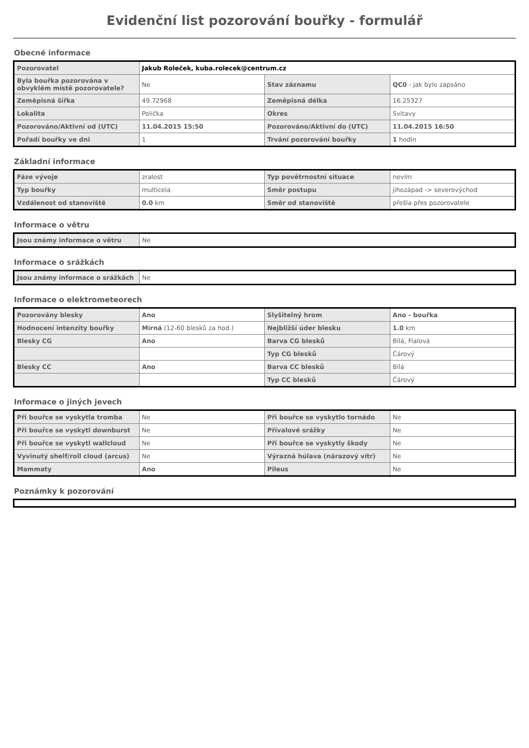Evidenční list pozorování bouřky - formulář
Obecné informace
| Pozorovatel | Jakub Roleček, kuba.rolecek@centrum.cz | | |
| Byla bouřka pozorována v obvyklém místě pozorovatele? | Ne | Stav záznamu | QC0 - jak bylo zapsáno |
| Zeměpisná šířka | 49.72968 | Zeměpisná délka | 16.25327 |
| Lokalita | Polička | Okres | Svitavy |
| Pozorováno/Aktivní od (UTC) | 11.04.2015 15:50 | Pozorováno/Aktivní do (UTC) | 11.04.2015 16:50 |
| Pořadí bouřky ve dni | 1 | Trvání pozorování bouřky | 1 hodin |
Základní informace
| Fáze vývoje | zralost | Typ povětrnostní situace | nevím |
| Typ bouřky | multicela | Směr postupu | jihozápad -> severovýchod |
| Vzdálenost od stanoviště | 0.0 km | Směr od stanoviště | přešla přes pozorovatele |
Informace o větru
| Jsou známy informace o větru | Ne |
Informace o srážkách
| Jsou známy informace o srážkách | Ne |
Informace o elektrometeorech
| Pozorovány blesky | Ano | Slyšitelný hrom | Ano - bouřka |
| Hodnocení intenzity bouřky | Mírná (12-60 blesků za hod.) | Nejbližší úder blesku | 1.0 km |
| Blesky CG | Ano | Barva CG blesků | Bílá, Fialová |
| | | Typ CG blesků | Čárový |
| Blesky CC | Ano | Barva CC blesků | Bílá |
| | | Typ CC blesků | Čárový |
Informace o jiných jevech
| Při bouřce se vyskytla tromba | Ne | Při bouřce se vyskytlo tornádo | Ne |
| Při bouřce se vyskytl downburst | Ne | Přívalové srážky | Ne |
| Při bouřce se vyskytl wallcloud | Ne | Při bouřce se vyskytly škody | Ne |
| Vyvinutý shelf/roll cloud (arcus) | Ne | Výrazná húlava (nárazový vítr) | Ne |
| Mammaty | Ano | Pileus | Ne |
Poznámky k pozorování